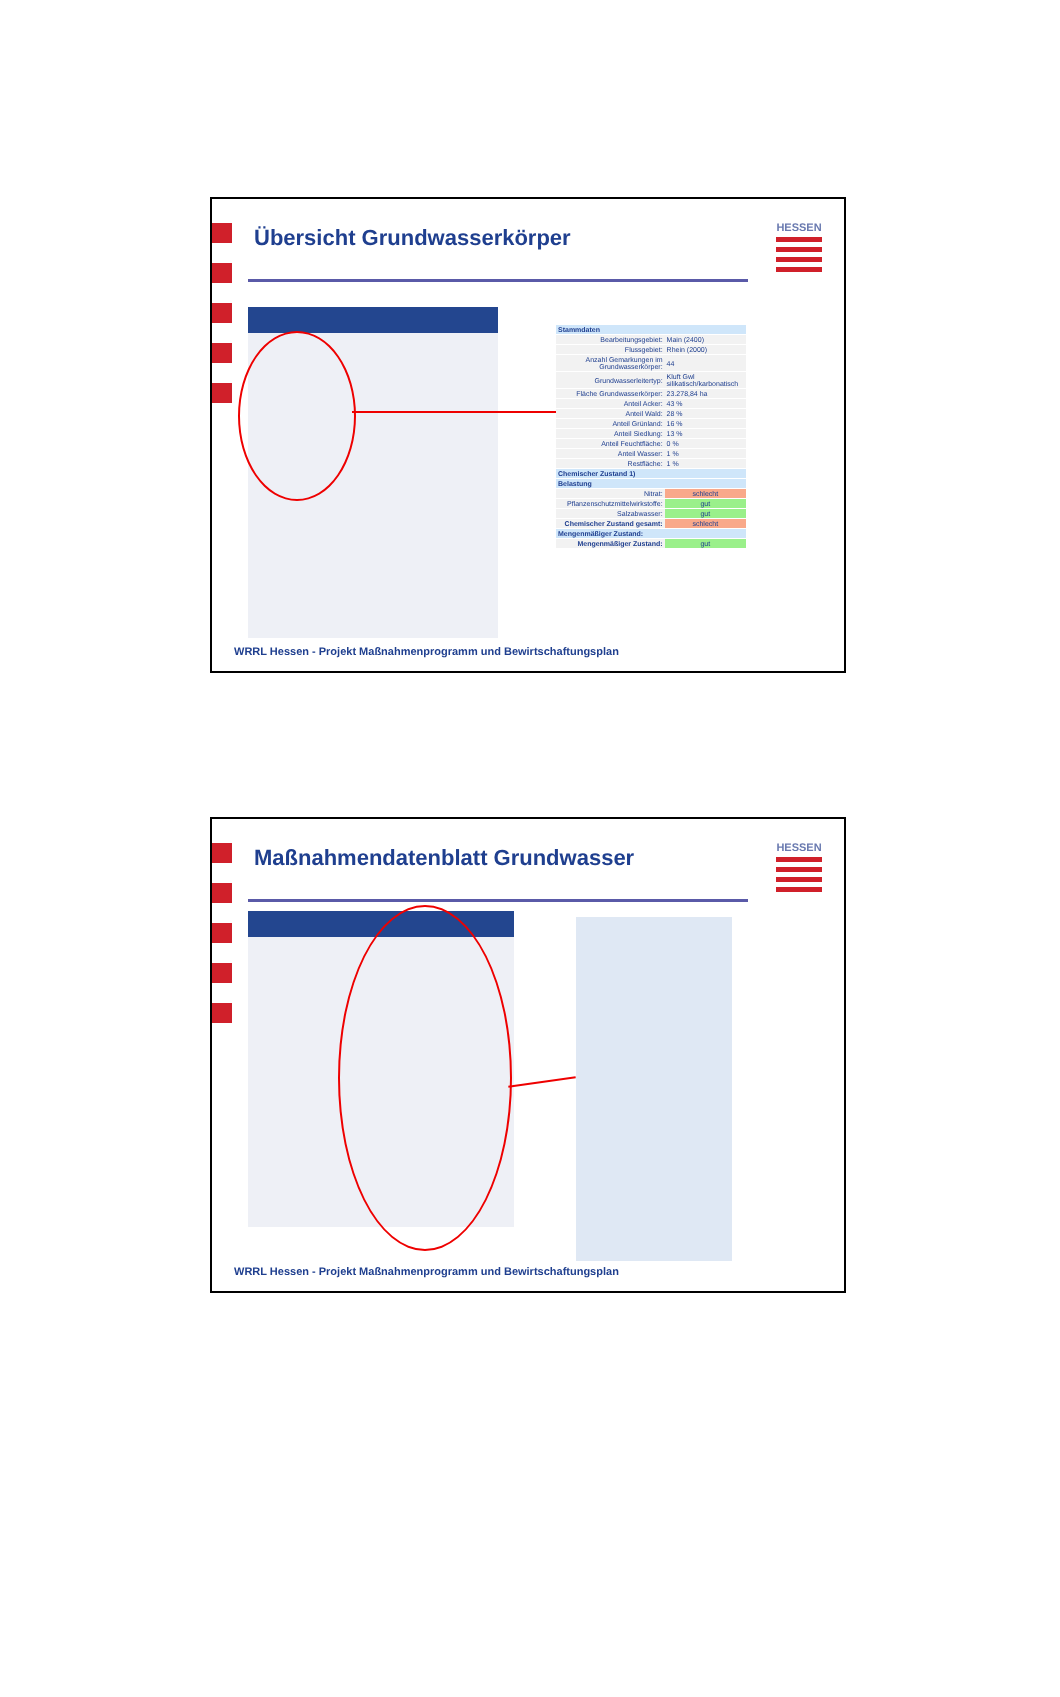Übersicht Grundwasserkörper
HESSEN
| Stammdaten | |
| Bearbeitungsgebiet: | Main (2400) |
| Flussgebiet: | Rhein (2000) |
| Anzahl Gemarkungen im Grundwasserkörper: | 44 |
| Grundwasserleitertyp: | Kluft Gwl silikatisch/karbonatisch |
| Fläche Grundwasserkörper: | 23.278,84 ha |
| Anteil Acker: | 43 % |
| Anteil Wald: | 28 % |
| Anteil Grünland: | 16 % |
| Anteil Siedlung: | 13 % |
| Anteil Feuchtfläche: | 0 % |
| Anteil Wasser: | 1 % |
| Restfläche: | 1 % |
| Chemischer Zustand 1) | |
| Belastung | |
| Nitrat: | schlecht |
| Pflanzenschutzmittelwirkstoffe: | gut |
| Salzabwasser: | gut |
| Chemischer Zustand gesamt: | schlecht |
| Mengenmäßiger Zustand: | |
| Mengenmäßiger Zustand: | gut |
WRRL Hessen - Projekt Maßnahmenprogramm und Bewirtschaftungsplan
Maßnahmendatenblatt Grundwasser
HESSEN
WRRL Hessen - Projekt Maßnahmenprogramm und Bewirtschaftungsplan